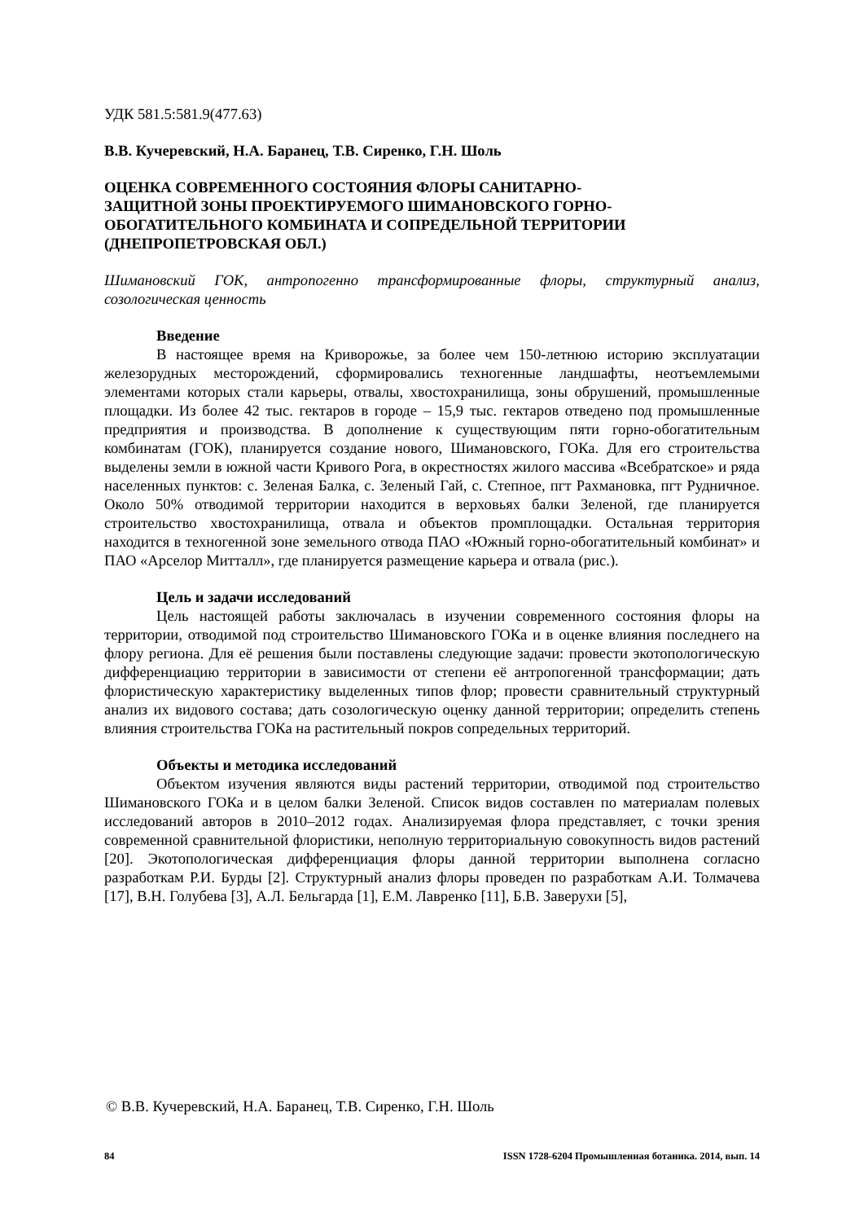УДК 581.5:581.9(477.63)
В.В. Кучеревский, Н.А. Баранец, Т.В. Сиренко, Г.Н. Шоль
ОЦЕНКА СОВРЕМЕННОГО СОСТОЯНИЯ ФЛОРЫ САНИТАРНО-
ЗАЩИТНОЙ ЗОНЫ ПРОЕКТИРУЕМОГО ШИМАНОВСКОГО ГОРНО-
ОБОГАТИТЕЛЬНОГО КОМБИНАТА И СОПРЕДЕЛЬНОЙ ТЕРРИТОРИИ
(ДНЕПРОПЕТРОВСКАЯ ОБЛ.)
Шимановский ГОК, антропогенно трансформированные флоры, структурный анализ, созологическая ценность
Введение
В настоящее время на Криворожье, за более чем 150-летнюю историю эксплуатации железорудных месторождений, сформировались техногенные ландшафты, неотъемлемыми элементами которых стали карьеры, отвалы, хвостохранилища, зоны обрушений, промышленные площадки. Из более 42 тыс. гектаров в городе – 15,9 тыс. гектаров отведено под промышленные предприятия и производства. В дополнение к существующим пяти горно-обогатительным комбинатам (ГОК), планируется создание нового, Шимановского, ГОКа. Для его строительства выделены земли в южной части Кривого Рога, в окрестностях жилого массива «Всебратское» и ряда населенных пунктов: с. Зеленая Балка, с. Зеленый Гай, с. Степное, пгт Рахмановка, пгт Рудничное. Около 50% отводимой территории находится в верховьях балки Зеленой, где планируется строительство хвостохранилища, отвала и объектов промплощадки. Остальная территория находится в техногенной зоне земельного отвода ПАО «Южный горно-обогатительный комбинат» и ПАО «Арселор Митталл», где планируется размещение карьера и отвала (рис.).
Цель и задачи исследований
Цель настоящей работы заключалась в изучении современного состояния флоры на территории, отводимой под строительство Шимановского ГОКа и в оценке влияния последнего на флору региона. Для её решения были поставлены следующие задачи: провести экотопологическую дифференциацию территории в зависимости от степени её антропогенной трансформации; дать флористическую характеристику выделенных типов флор; провести сравнительный структурный анализ их видового состава; дать созологическую оценку данной территории; определить степень влияния строительства ГОКа на растительный покров сопредельных территорий.
Объекты и методика исследований
Объектом изучения являются виды растений территории, отводимой под строительство Шимановского ГОКа и в целом балки Зеленой. Список видов составлен по материалам полевых исследований авторов в 2010–2012 годах. Анализируемая флора представляет, с точки зрения современной сравнительной флористики, неполную территориальную совокупность видов растений [20]. Экотопологическая дифференциация флоры данной территории выполнена согласно разработкам Р.И. Бурды [2]. Структурный анализ флоры проведен по разработкам А.И. Толмачева [17], В.Н. Голубева [3], А.Л. Бельгарда [1], Е.М. Лавренко [11], Б.В. Заверухи [5],
© В.В. Кучеревский, Н.А. Баранец, Т.В. Сиренко, Г.Н. Шоль
84 ISSN 1728-6204 Промышленная ботаника. 2014, вып. 14